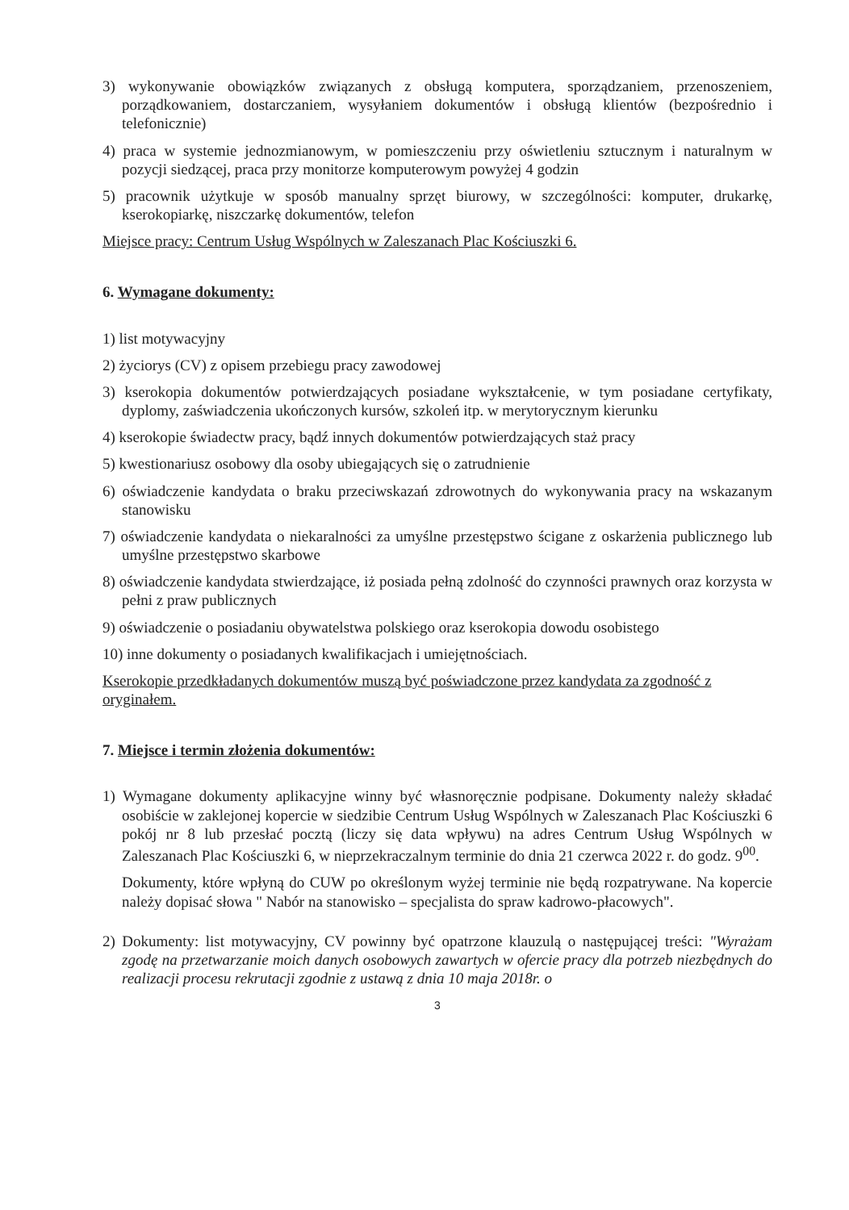3) wykonywanie obowiązków związanych z obsługą komputera, sporządzaniem, przenoszeniem, porządkowaniem, dostarczaniem, wysyłaniem dokumentów i obsługą klientów (bezpośrednio i telefonicznie)
4) praca w systemie jednozmianowym, w pomieszczeniu przy oświetleniu sztucznym i naturalnym w pozycji siedzącej, praca przy monitorze komputerowym powyżej 4 godzin
5) pracownik użytkuje w sposób manualny sprzęt biurowy, w szczególności: komputer, drukarkę, kserokopiarkę, niszczarkę dokumentów, telefon
Miejsce pracy: Centrum Usług Wspólnych w Zaleszanach Plac Kościuszki 6.
6. Wymagane dokumenty:
1) list motywacyjny
2) życiorys (CV) z opisem przebiegu pracy zawodowej
3) kserokopia dokumentów potwierdzających posiadane wykształcenie, w tym posiadane certyfikaty, dyplomy, zaświadczenia ukończonych kursów, szkoleń itp. w merytorycznym kierunku
4) kserokopie świadectw pracy, bądź innych dokumentów potwierdzających staż pracy
5) kwestionariusz osobowy dla osoby ubiegających się o zatrudnienie
6) oświadczenie kandydata o braku przeciwskazań zdrowotnych do wykonywania pracy na wskazanym stanowisku
7) oświadczenie kandydata o niekaralności za umyślne przestępstwo ścigane z oskarżenia publicznego lub umyślne przestępstwo skarbowe
8) oświadczenie kandydata stwierdzające, iż posiada pełną zdolność do czynności prawnych oraz korzysta w pełni z praw publicznych
9) oświadczenie o posiadaniu obywatelstwa polskiego oraz kserokopia dowodu osobistego
10) inne dokumenty o posiadanych kwalifikacjach i umiejętnościach.
Kserokopie przedkładanych dokumentów muszą być poświadczone przez kandydata za zgodność z oryginałem.
7. Miejsce i termin złożenia dokumentów:
1) Wymagane dokumenty aplikacyjne winny być własnoręcznie podpisane. Dokumenty należy składać osobiście w zaklejonej kopercie w siedzibie Centrum Usług Wspólnych w Zaleszanach Plac Kościuszki 6 pokój nr 8 lub przesłać pocztą (liczy się data wpływu) na adres Centrum Usług Wspólnych w Zaleszanach Plac Kościuszki 6, w nieprzekraczalnym terminie do dnia 21 czerwca 2022 r. do godz. 9<sup>00</sup>.
Dokumenty, które wpłyną do CUW po określonym wyżej terminie nie będą rozpatrywane. Na kopercie należy dopisać słowa " Nabór na stanowisko – specjalista do spraw kadrowo-płacowych".
2) Dokumenty: list motywacyjny, CV powinny być opatrzone klauzulą o następującej treści: "Wyrażam zgodę na przetwarzanie moich danych osobowych zawartych w ofercie pracy dla potrzeb niezbędnych do realizacji procesu rekrutacji zgodnie z ustawą z dnia 10 maja 2018r. o
3